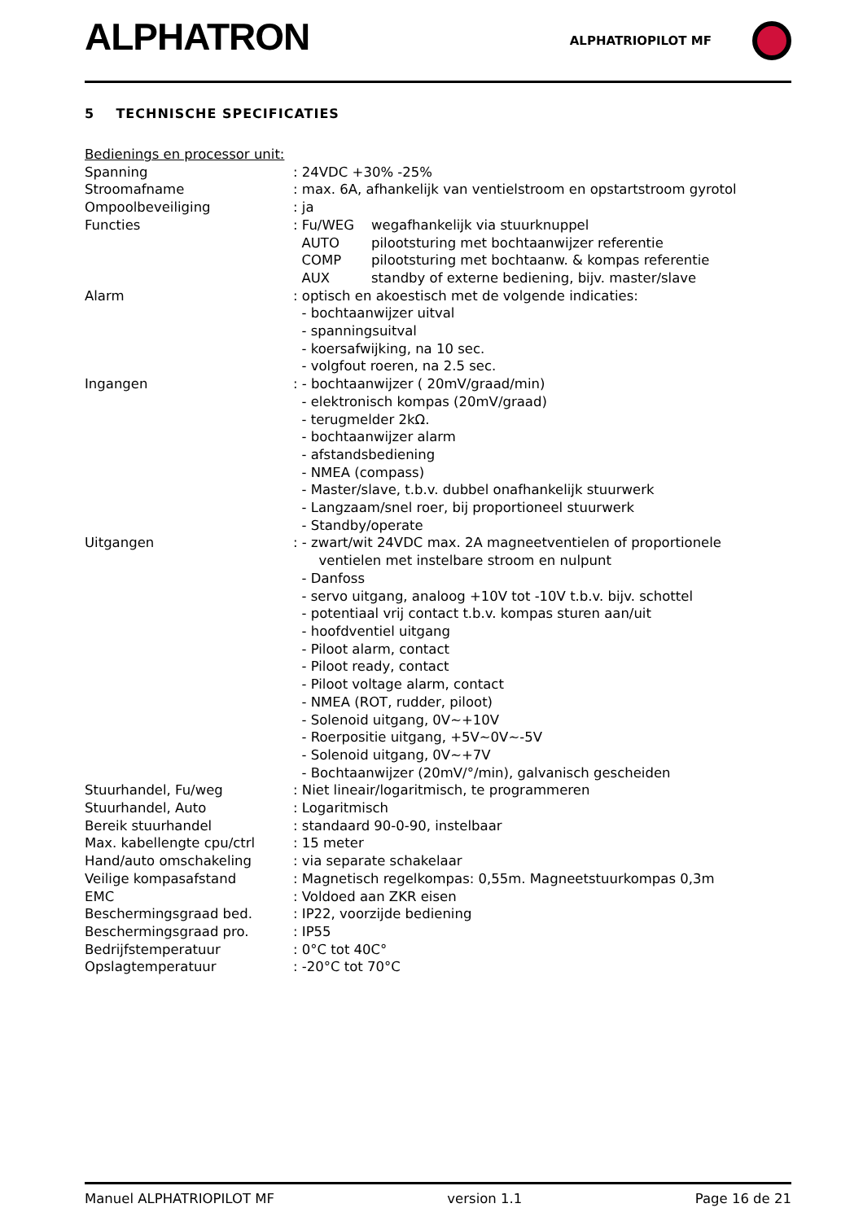ALPHATRON
ALPHATRIOPILOT MF
5 TECHNISCHE SPECIFICATIES
Bedienings en processor unit:
Spanning : 24VDC +30% -25%
Stroomafname : max. 6A, afhankelijk van ventielstroom en opstartstroom gyrotol
Ompoolbeveiliging : ja
Functies
| : Fu/WEG | wegafhankelijk via stuurknuppel |
| AUTO | pilootsturing met bochtaanwijzer referentie |
| COMP | pilootsturing met bochtaanw. & kompas referentie |
| AUX | standby of externe bediening, bijv. master/slave |
Alarm : optisch en akoestisch met de volgende indicaties:
- bochtaanwijzer uitval
- spanningsuitval
- koersafwijking, na 10 sec.
- volgfout roeren, na 2.5 sec.
Ingangen : - bochtaanwijzer ( 20mV/graad/min)
- elektronisch kompas (20mV/graad)
- terugmelder 2kΩ.
- bochtaanwijzer alarm
- afstandsbediening
- NMEA (compass)
- Master/slave, t.b.v. dubbel onafhankelijk stuurwerk
- Langzaam/snel roer, bij proportioneel stuurwerk
- Standby/operate
Uitgangen : - zwart/wit 24VDC max. 2A magneetventielen of proportionele
ventielen met instelbare stroom en nulpunt
- Danfoss
- servo uitgang, analoog +10V tot -10V t.b.v. bijv. schottel
- potentiaal vrij contact t.b.v. kompas sturen aan/uit
- hoofdventiel uitgang
- Piloot alarm, contact
- Piloot ready, contact
- Piloot voltage alarm, contact
- NMEA (ROT, rudder, piloot)
- Solenoid uitgang, 0V~+10V
- Roerpositie uitgang, +5V~0V~-5V
- Solenoid uitgang, 0V~+7V
- Bochtaanwijzer (20mV/°/min), galvanisch gescheiden
Stuurhandel, Fu/weg : Niet lineair/logaritmisch, te programmeren
Stuurhandel, Auto : Logaritmisch
Bereik stuurhandel : standaard 90-0-90, instelbaar
Max. kabellengte cpu/ctrl : 15 meter
Hand/auto omschakeling : via separate schakelaar
Veilige kompasafstand : Magnetisch regelkompas: 0,55m. Magneetstuurkompas 0,3m
EMC : Voldoed aan ZKR eisen
Beschermingsgraad bed. : IP22, voorzijde bediening
Beschermingsgraad pro. : IP55
Bedrijfstemperatuur : 0°C tot 40C°
Opslagtemperatuur : -20°C tot 70°C
Manuel ALPHATRIOPILOT MF version 1.1 Page 16 de 21